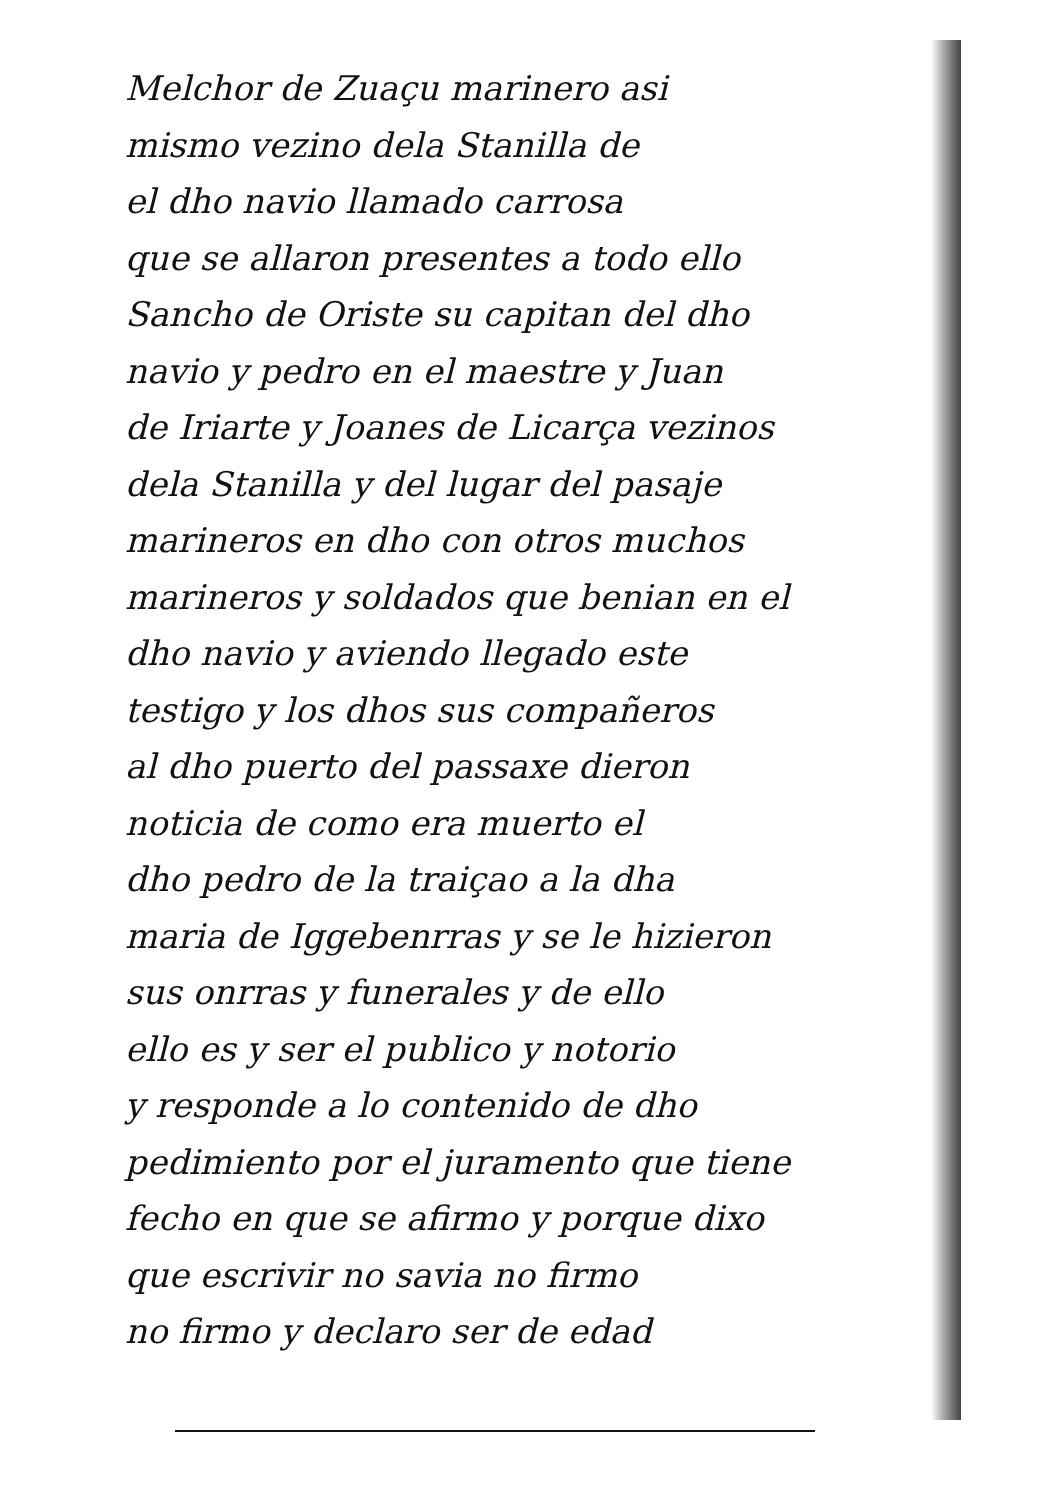Melchor de Zuaçu marinero asi
mismo vezino dela Stanilla de
el dho navio llamado carrosa
que se allaron presentes a todo ello
Sancho de Oriste su capitan del dho
navio y pedro en el maestre y Juan
de Iriarte y Joanes de Licarça vezinos
dela Stanilla y del lugar del pasaje
marineros en dho con otros muchos
marineros y soldados que benian en el
dho navio y aviendo llegado este
testigo y los dhos sus compañeros
al dho puerto del passaxe dieron
noticia de como era muerto el
dho pedro de la traiçao a la dha
maria de Iggebenrras y se le hizieron
sus onrras y funerales y de ello
ello es y ser el publico y notorio
y responde a lo contenido de dho
pedimiento por el juramento que tiene
fecho en que se afirmo y porque dixo
que escrivir no savia no firmo
no firmo y declaro ser de edad